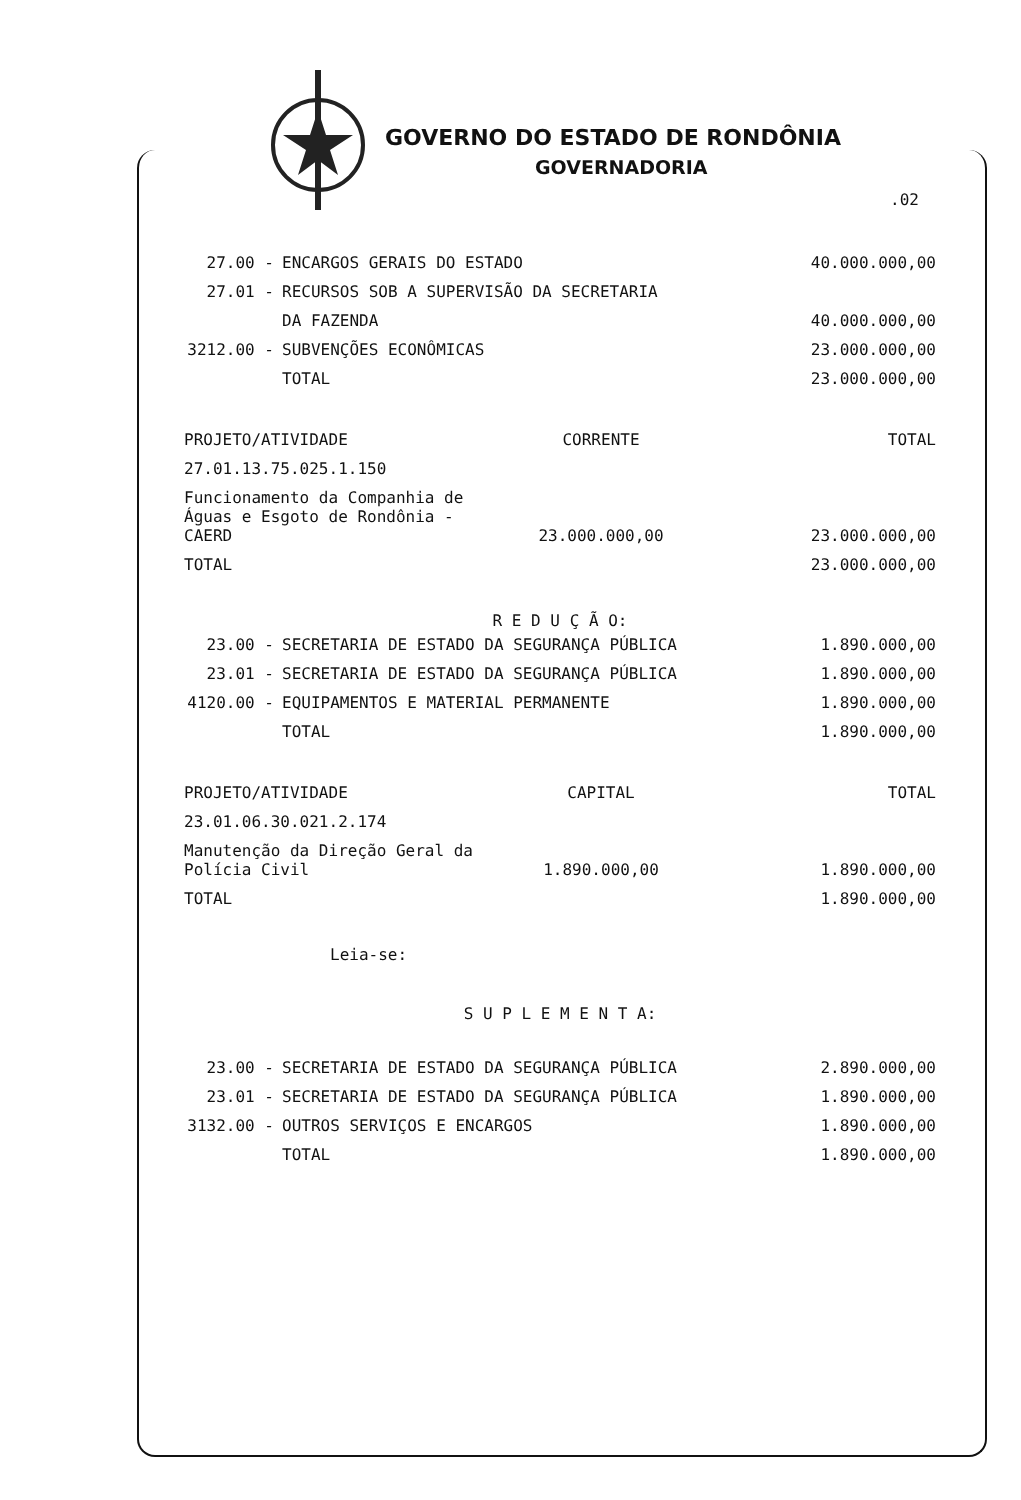GOVERNO DO ESTADO DE RONDÔNIA
GOVERNADORIA
.02
| 27.00 - | ENCARGOS GERAIS DO ESTADO | 40.000.000,00 |
| 27.01 - | RECURSOS SOB A SUPERVISÃO DA SECRETARIA | |
| | DA FAZENDA | 40.000.000,00 |
| 3212.00 - | SUBVENÇÕES ECONÔMICAS | 23.000.000,00 |
| | TOTAL | 23.000.000,00 |
| PROJETO/ATIVIDADE | CORRENTE | TOTAL |
| 27.01.13.75.025.1.150 | | |
| Funcionamento da Companhia de Águas e Esgoto de Rondônia - CAERD | 23.000.000,00 | 23.000.000,00 |
| TOTAL | | 23.000.000,00 |
R E D U Ç Ã O:
| 23.00 - | SECRETARIA DE ESTADO DA SEGURANÇA PÚBLICA | 1.890.000,00 |
| 23.01 - | SECRETARIA DE ESTADO DA SEGURANÇA PÚBLICA | 1.890.000,00 |
| 4120.00 - | EQUIPAMENTOS E MATERIAL PERMANENTE | 1.890.000,00 |
| | TOTAL | 1.890.000,00 |
| PROJETO/ATIVIDADE | CAPITAL | TOTAL |
| 23.01.06.30.021.2.174 | | |
| Manutenção da Direção Geral da Polícia Civil | 1.890.000,00 | 1.890.000,00 |
| TOTAL | | 1.890.000,00 |
Leia-se:
S U P L E M E N T A:
| 23.00 - | SECRETARIA DE ESTADO DA SEGURANÇA PÚBLICA | 2.890.000,00 |
| 23.01 - | SECRETARIA DE ESTADO DA SEGURANÇA PÚBLICA | 1.890.000,00 |
| 3132.00 - | OUTROS SERVIÇOS E ENCARGOS | 1.890.000,00 |
| | TOTAL | 1.890.000,00 |